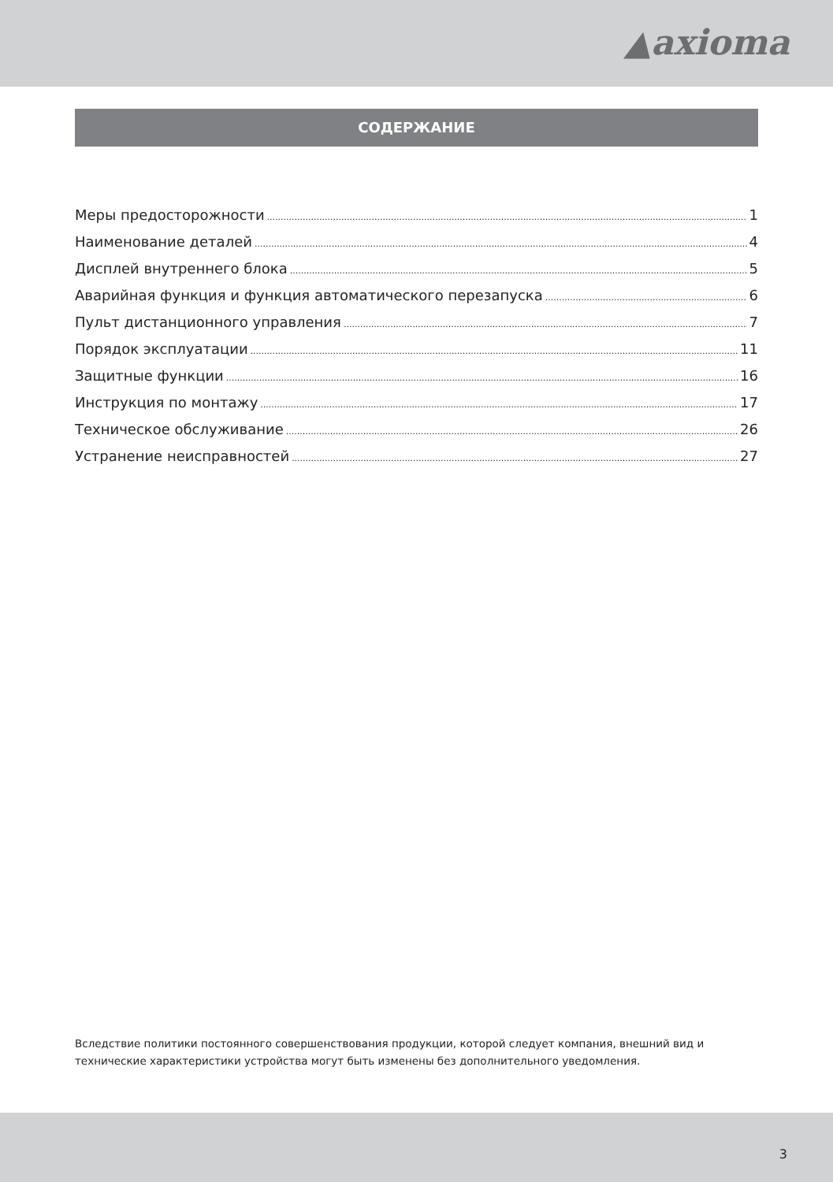▲axioma
СОДЕРЖАНИЕ
Меры предосторожности 1
Наименование деталей 4
Дисплей внутреннего блока 5
Аварийная функция и функция автоматического перезапуска 6
Пульт дистанционного управления 7
Порядок эксплуатации 11
Защитные функции 16
Инструкция по монтажу 17
Техническое обслуживание 26
Устранение неисправностей 27
Вследствие политики постоянного совершенствования продукции, которой следует компания, внешний вид и технические характеристики устройства могут быть изменены без дополнительного уведомления.
3